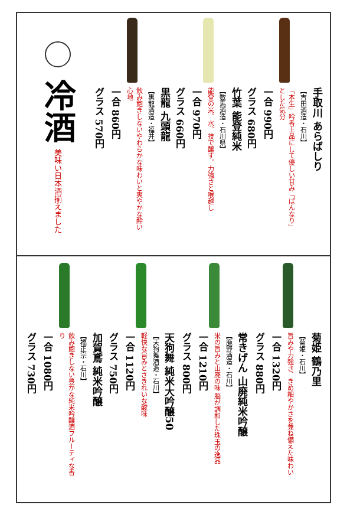冷酒
美味い日本酒揃えました
黒龍 九頭龍
【黒龍酒造・福井】
飲み飽きしないやわらかな味わいと爽やかな酔い心地
一合 860円
グラス 570円
竹葉 能登純米
【数馬酒造・石川県】
能登の米、水、技で醸す。力強さと喉越し
一合 970円
グラス 660円
手取川 あらばしり
【吉田酒造・石川】
「本生」吟香上品にして優しい甘み「ぱんなり」とした気分
一合 990円
グラス 680円
加賀鳶 純米吟醸
【福正宗・石川】
飲み飽きしない豊かな純米吟醸酒フルーティな香り
一合 1080円
グラス 730円
天狗舞 純米大吟醸50
【天狗舞酒造・石川】
軽快な旨みとさきれいな酸味
一合 1120円
グラス 750円
常きげん 山廃純米吟醸
【鹿野酒造・石川】
米の旨みと山廃の味 脳が調和した珠玉の逸品
一合 1210円
グラス 800円
菊姫 鶴乃里
【菊姫・石川】
旨みや力強さ、きめ細やかさを兼ね備えた味わい
一合 1320円
グラス 880円